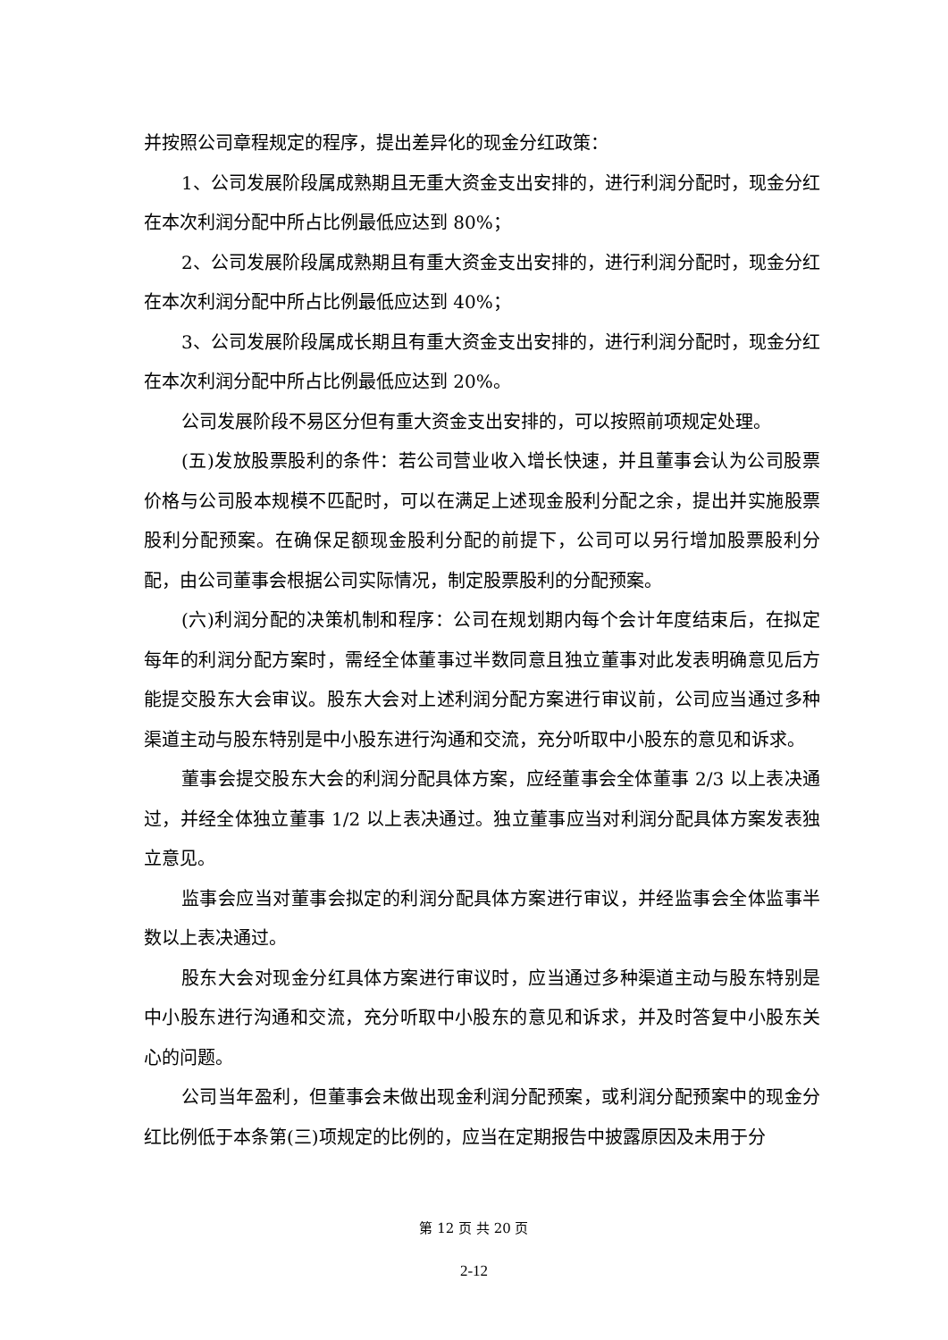并按照公司章程规定的程序，提出差异化的现金分红政策：
1、公司发展阶段属成熟期且无重大资金支出安排的，进行利润分配时，现金分红在本次利润分配中所占比例最低应达到 80%；
2、公司发展阶段属成熟期且有重大资金支出安排的，进行利润分配时，现金分红在本次利润分配中所占比例最低应达到 40%；
3、公司发展阶段属成长期且有重大资金支出安排的，进行利润分配时，现金分红在本次利润分配中所占比例最低应达到 20%。
公司发展阶段不易区分但有重大资金支出安排的，可以按照前项规定处理。
(五)发放股票股利的条件：若公司营业收入增长快速，并且董事会认为公司股票价格与公司股本规模不匹配时，可以在满足上述现金股利分配之余，提出并实施股票股利分配预案。在确保足额现金股利分配的前提下，公司可以另行增加股票股利分配，由公司董事会根据公司实际情况，制定股票股利的分配预案。
(六)利润分配的决策机制和程序：公司在规划期内每个会计年度结束后，在拟定每年的利润分配方案时，需经全体董事过半数同意且独立董事对此发表明确意见后方能提交股东大会审议。股东大会对上述利润分配方案进行审议前，公司应当通过多种渠道主动与股东特别是中小股东进行沟通和交流，充分听取中小股东的意见和诉求。
董事会提交股东大会的利润分配具体方案，应经董事会全体董事 2/3 以上表决通过，并经全体独立董事 1/2 以上表决通过。独立董事应当对利润分配具体方案发表独立意见。
监事会应当对董事会拟定的利润分配具体方案进行审议，并经监事会全体监事半数以上表决通过。
股东大会对现金分红具体方案进行审议时，应当通过多种渠道主动与股东特别是中小股东进行沟通和交流，充分听取中小股东的意见和诉求，并及时答复中小股东关心的问题。
公司当年盈利，但董事会未做出现金利润分配预案，或利润分配预案中的现金分红比例低于本条第(三)项规定的比例的，应当在定期报告中披露原因及未用于分
第 12 页 共 20 页
2-12